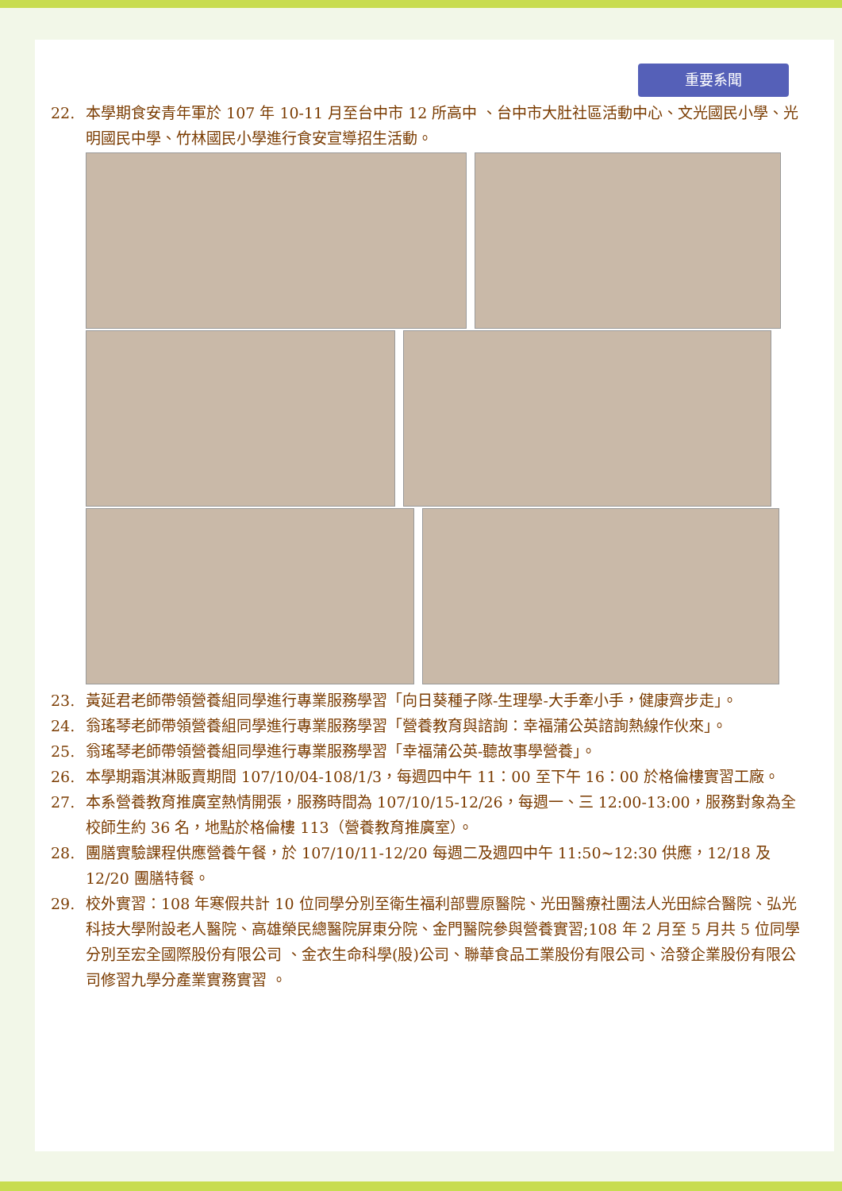重要系聞
22. 本學期食安青年軍於 107 年 10-11 月至台中市 12 所高中 、台中市大肚社區活動中心、文光國民小學、光明國民中學、竹林國民小學進行食安宣導招生活動。
23. 黃延君老師帶領營養組同學進行專業服務學習「向日葵種子隊-生理學-大手牽小手，健康齊步走」。
24. 翁瑤琴老師帶領營養組同學進行專業服務學習「營養教育與諮詢：幸福蒲公英諮詢熱線作伙來」。
25. 翁瑤琴老師帶領營養組同學進行專業服務學習「幸福蒲公英-聽故事學營養」。
26. 本學期霜淇淋販賣期間 107/10/04-108/1/3，每週四中午 11：00 至下午 16：00 於格倫樓實習工廠。
27. 本系營養教育推廣室熱情開張，服務時間為 107/10/15-12/26，每週一、三 12:00-13:00，服務對象為全校師生約 36 名，地點於格倫樓 113（營養教育推廣室）。
28. 團膳實驗課程供應營養午餐，於 107/10/11-12/20 每週二及週四中午 11:50~12:30 供應，12/18 及 12/20 團膳特餐。
29. 校外實習：108 年寒假共計 10 位同學分別至衛生福利部豐原醫院、光田醫療社團法人光田綜合醫院、弘光科技大學附設老人醫院、高雄榮民總醫院屏東分院、金門醫院參與營養實習;108 年 2 月至 5 月共 5 位同學分別至宏全國際股份有限公司 、金衣生命科學(股)公司、聯華食品工業股份有限公司、洽發企業股份有限公司修習九學分產業實務實習 。